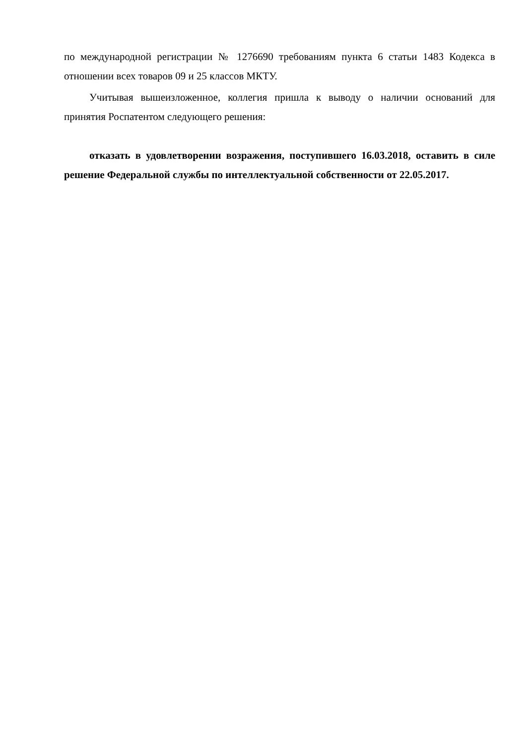по международной регистрации № 1276690 требованиям пункта 6 статьи 1483 Кодекса в отношении всех товаров 09 и 25 классов МКТУ.
Учитывая вышеизложенное, коллегия пришла к выводу о наличии оснований для принятия Роспатентом следующего решения:
отказать в удовлетворении возражения, поступившего 16.03.2018, оставить в силе решение Федеральной службы по интеллектуальной собственности от 22.05.2017.